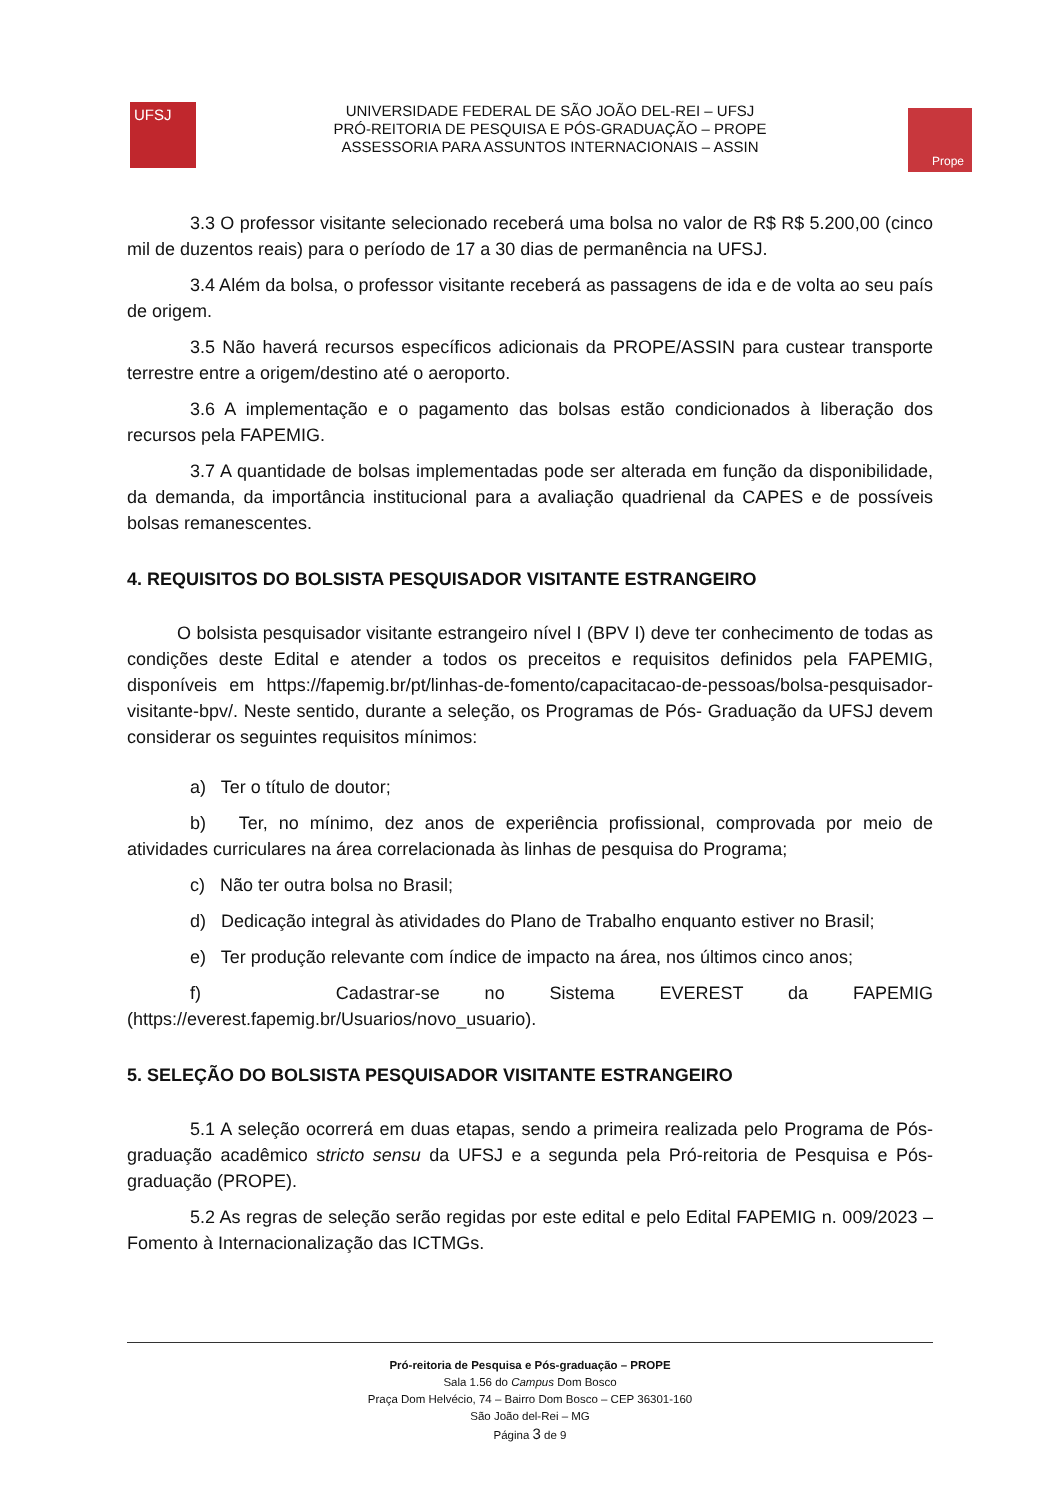UFSJ
UNIVERSIDADE FEDERAL DE SÃO JOÃO DEL-REI – UFSJ
PRÓ-REITORIA DE PESQUISA E PÓS-GRADUAÇÃO – PROPE
ASSESSORIA PARA ASSUNTOS INTERNACIONAIS – ASSIN
Prope
3.3 O professor visitante selecionado receberá uma bolsa no valor de R$ R$ 5.200,00 (cinco mil de duzentos reais) para o período de 17 a 30 dias de permanência na UFSJ.
3.4 Além da bolsa, o professor visitante receberá as passagens de ida e de volta ao seu país de origem.
3.5 Não haverá recursos específicos adicionais da PROPE/ASSIN para custear transporte terrestre entre a origem/destino até o aeroporto.
3.6 A implementação e o pagamento das bolsas estão condicionados à liberação dos recursos pela FAPEMIG.
3.7 A quantidade de bolsas implementadas pode ser alterada em função da disponibilidade, da demanda, da importância institucional para a avaliação quadrienal da CAPES e de possíveis bolsas remanescentes.
4. REQUISITOS DO BOLSISTA PESQUISADOR VISITANTE ESTRANGEIRO
O bolsista pesquisador visitante estrangeiro nível I (BPV I) deve ter conhecimento de todas as condições deste Edital e atender a todos os preceitos e requisitos definidos pela FAPEMIG, disponíveis em https://fapemig.br/pt/linhas-de-fomento/capacitacao-de-pessoas/bolsa-pesquisador-visitante-bpv/. Neste sentido, durante a seleção, os Programas de Pós- Graduação da UFSJ devem considerar os seguintes requisitos mínimos:
a) Ter o título de doutor;
b) Ter, no mínimo, dez anos de experiência profissional, comprovada por meio de atividades curriculares na área correlacionada às linhas de pesquisa do Programa;
c) Não ter outra bolsa no Brasil;
d) Dedicação integral às atividades do Plano de Trabalho enquanto estiver no Brasil;
e) Ter produção relevante com índice de impacto na área, nos últimos cinco anos;
f) Cadastrar-se no Sistema EVEREST da FAPEMIG (https://everest.fapemig.br/Usuarios/novo_usuario).
5. SELEÇÃO DO BOLSISTA PESQUISADOR VISITANTE ESTRANGEIRO
5.1 A seleção ocorrerá em duas etapas, sendo a primeira realizada pelo Programa de Pós-graduação acadêmico stricto sensu da UFSJ e a segunda pela Pró-reitoria de Pesquisa e Pós-graduação (PROPE).
5.2 As regras de seleção serão regidas por este edital e pelo Edital FAPEMIG n. 009/2023 – Fomento à Internacionalização das ICTMGs.
Pró-reitoria de Pesquisa e Pós-graduação – PROPE
Sala 1.56 do Campus Dom Bosco
Praça Dom Helvécio, 74 – Bairro Dom Bosco – CEP 36301-160
São João del-Rei – MG
Página 3 de 9